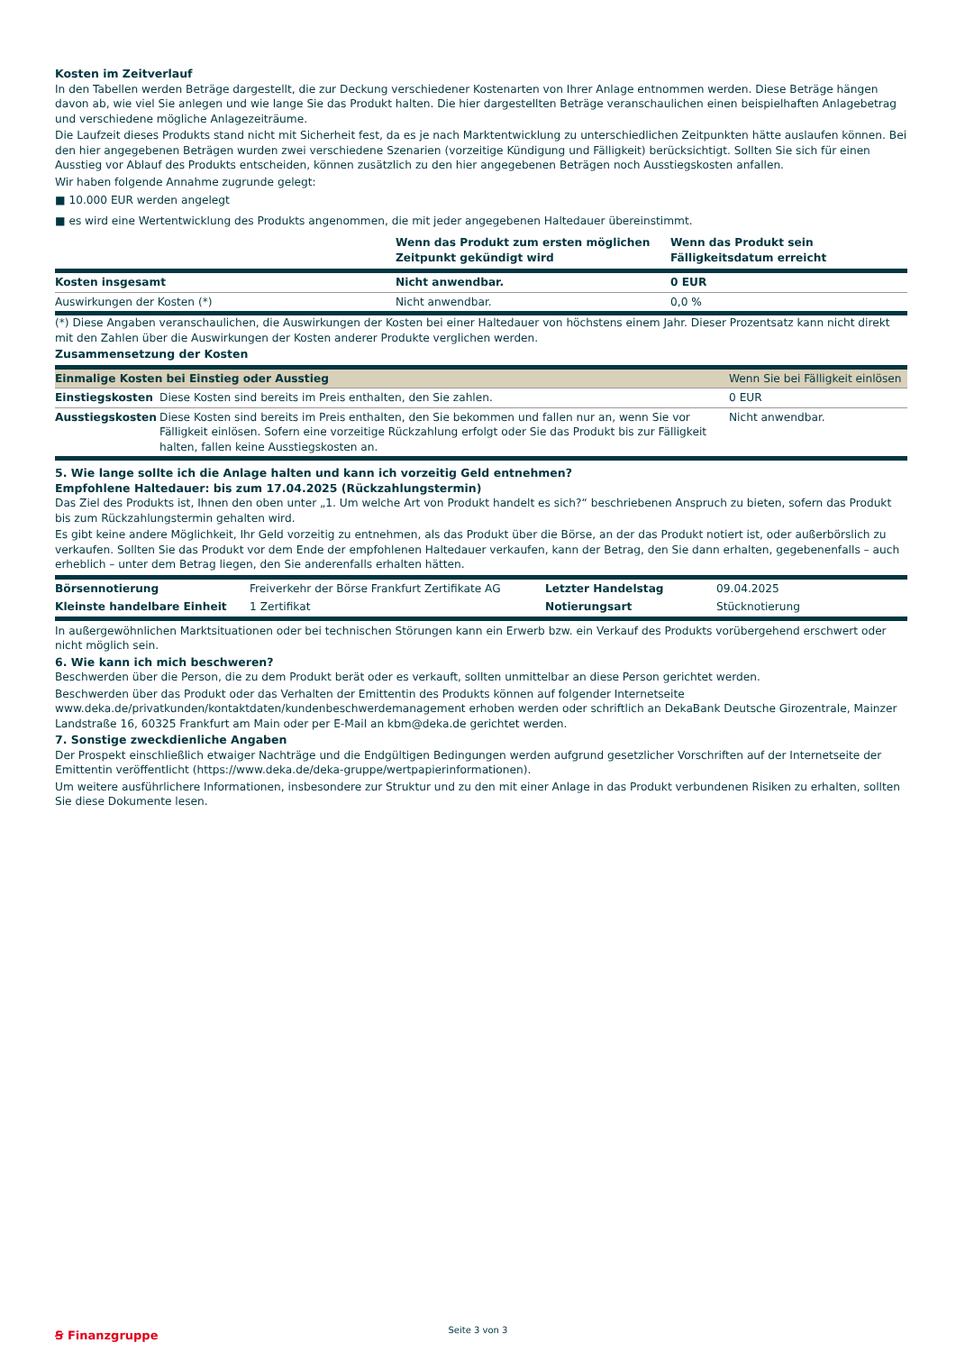Kosten im Zeitverlauf
In den Tabellen werden Beträge dargestellt, die zur Deckung verschiedener Kostenarten von Ihrer Anlage entnommen werden. Diese Beträge hängen davon ab, wie viel Sie anlegen und wie lange Sie das Produkt halten. Die hier dargestellten Beträge veranschaulichen einen beispielhaften Anlagebetrag und verschiedene mögliche Anlagezeiträume.
Die Laufzeit dieses Produkts stand nicht mit Sicherheit fest, da es je nach Marktentwicklung zu unterschiedlichen Zeitpunkten hätte auslaufen können. Bei den hier angegebenen Beträgen wurden zwei verschiedene Szenarien (vorzeitige Kündigung und Fälligkeit) berücksichtigt. Sollten Sie sich für einen Ausstieg vor Ablauf des Produkts entscheiden, können zusätzlich zu den hier angegebenen Beträgen noch Ausstiegskosten anfallen.
Wir haben folgende Annahme zugrunde gelegt:
■ 10.000 EUR werden angelegt
■ es wird eine Wertentwicklung des Produkts angenommen, die mit jeder angegebenen Haltedauer übereinstimmt.
| | Wenn das Produkt zum ersten möglichen Zeitpunkt gekündigt wird | Wenn das Produkt sein Fälligkeitsdatum erreicht |
| --- | --- | --- |
| Kosten insgesamt | Nicht anwendbar. | 0 EUR |
| Auswirkungen der Kosten (*) | Nicht anwendbar. | 0,0 % |
(*) Diese Angaben veranschaulichen, die Auswirkungen der Kosten bei einer Haltedauer von höchstens einem Jahr. Dieser Prozentsatz kann nicht direkt mit den Zahlen über die Auswirkungen der Kosten anderer Produkte verglichen werden.
Zusammensetzung der Kosten
| Einmalige Kosten bei Einstieg oder Ausstieg | | Wenn Sie bei Fälligkeit einlösen |
| Einstiegskosten | Diese Kosten sind bereits im Preis enthalten, den Sie zahlen. | 0 EUR |
| Ausstiegskosten | Diese Kosten sind bereits im Preis enthalten, den Sie bekommen und fallen nur an, wenn Sie vor Fälligkeit einlösen. Sofern eine vorzeitige Rückzahlung erfolgt oder Sie das Produkt bis zur Fälligkeit halten, fallen keine Ausstiegskosten an. | Nicht anwendbar. |
5. Wie lange sollte ich die Anlage halten und kann ich vorzeitig Geld entnehmen?
Empfohlene Haltedauer: bis zum 17.04.2025 (Rückzahlungstermin)
Das Ziel des Produkts ist, Ihnen den oben unter „1. Um welche Art von Produkt handelt es sich?“ beschriebenen Anspruch zu bieten, sofern das Produkt bis zum Rückzahlungstermin gehalten wird.
Es gibt keine andere Möglichkeit, Ihr Geld vorzeitig zu entnehmen, als das Produkt über die Börse, an der das Produkt notiert ist, oder außerbörslich zu verkaufen. Sollten Sie das Produkt vor dem Ende der empfohlenen Haltedauer verkaufen, kann der Betrag, den Sie dann erhalten, gegebenenfalls – auch erheblich – unter dem Betrag liegen, den Sie anderenfalls erhalten hätten.
| Börsennotierung | Freiverkehr der Börse Frankfurt Zertifikate AG | Letzter Handelstag | 09.04.2025 |
| Kleinste handelbare Einheit | 1 Zertifikat | Notierungsart | Stücknotierung |
In außergewöhnlichen Marktsituationen oder bei technischen Störungen kann ein Erwerb bzw. ein Verkauf des Produkts vorübergehend erschwert oder nicht möglich sein.
6. Wie kann ich mich beschweren?
Beschwerden über die Person, die zu dem Produkt berät oder es verkauft, sollten unmittelbar an diese Person gerichtet werden.
Beschwerden über das Produkt oder das Verhalten der Emittentin des Produkts können auf folgender Internetseite www.deka.de/privatkunden/kontaktdaten/kundenbeschwerdemanagement erhoben werden oder schriftlich an DekaBank Deutsche Girozentrale, Mainzer Landstraße 16, 60325 Frankfurt am Main oder per E-Mail an kbm@deka.de gerichtet werden.
7. Sonstige zweckdienliche Angaben
Der Prospekt einschließlich etwaiger Nachträge und die Endgültigen Bedingungen werden aufgrund gesetzlicher Vorschriften auf der Internetseite der Emittentin veröffentlicht (https://www.deka.de/deka-gruppe/wertpapierinformationen).
Um weitere ausführlichere Informationen, insbesondere zur Struktur und zu den mit einer Anlage in das Produkt verbundenen Risiken zu erhalten, sollten Sie diese Dokumente lesen.
Seite 3 von 3
Ꞩ Finanzgruppe